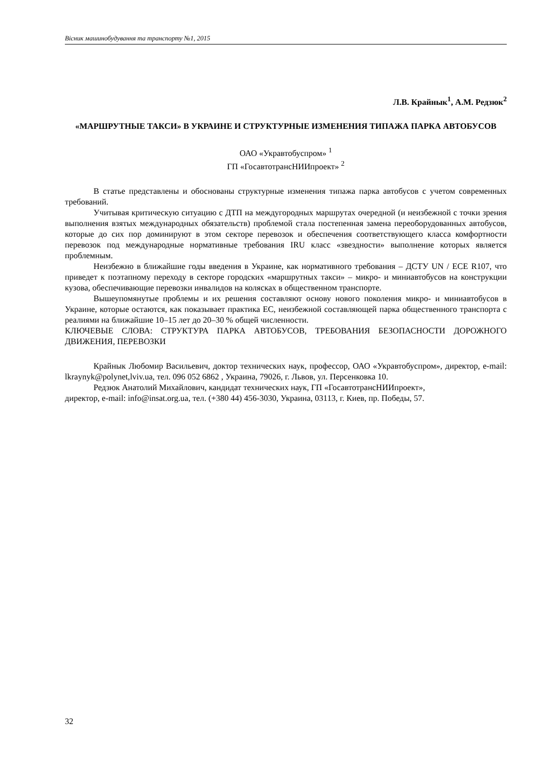Вісник машинобудування та транспорту №1, 2015
Л.В. Крайнык<sup>1</sup>, А.М. Редзюк<sup>2</sup>
«МАРШРУТНЫЕ ТАКСИ» В УКРАИНЕ И СТРУКТУРНЫЕ ИЗМЕНЕНИЯ ТИПАЖА ПАРКА АВТОБУСОВ
ОАО «Укравтобуспром» <sup>1</sup>
ГП «ГосавтотрансНИИпроект» <sup>2</sup>
В статье представлены и обоснованы структурные изменения типажа парка автобусов с учетом современных требований.
Учитывая критическую ситуацию с ДТП на междугородных маршрутах очередной (и неизбежной с точки зрения выполнения взятых международных обязательств) проблемой стала постепенная замена переоборудованных автобусов, которые до сих пор доминируют в этом секторе перевозок и обеспечения соответствующего класса комфортности перевозок под международные нормативные требования IRU класс «звездности» выполнение которых является проблемным.
Неизбежно в ближайшие годы введения в Украине, как нормативного требования – ДСТУ UN / ECE R107, что приведет к поэтапному переходу в секторе городских «маршрутных такси» – микро- и миниавтобусов на конструкции кузова, обеспечивающие перевозки инвалидов на колясках в общественном транспорте.
Вышеупомянутые проблемы и их решения составляют основу нового поколения микро- и миниавтобусов в Украине, которые остаются, как показывает практика ЕС, неизбежной составляющей парка общественного транспорта с реалиями на ближайшие 10–15 лет до 20–30 % общей численности.
КЛЮЧЕВЫЕ СЛОВА: СТРУКТУРА ПАРКА АВТОБУСОВ, ТРЕБОВАНИЯ БЕЗОПАСНОСТИ ДОРОЖНОГО ДВИЖЕНИЯ, ПЕРЕВОЗКИ
Крайнык Любомир Васильевич, доктор технических наук, профессор, ОАО «Укравтобуспром», директор, e-mail: lkraynyk@polynet,lviv.ua, тел. 096 052 6862 , Украина, 79026, г. Львов, ул. Персенковка 10.
Редзюк Анатолий Михайлович, кандидат технических наук, ГП «ГосавтотрансНИИпроект»,
директор, e-mail: info@insat.org.ua, тел. (+380 44) 456-3030, Украина, 03113, г. Киев, пр. Победы, 57.
32